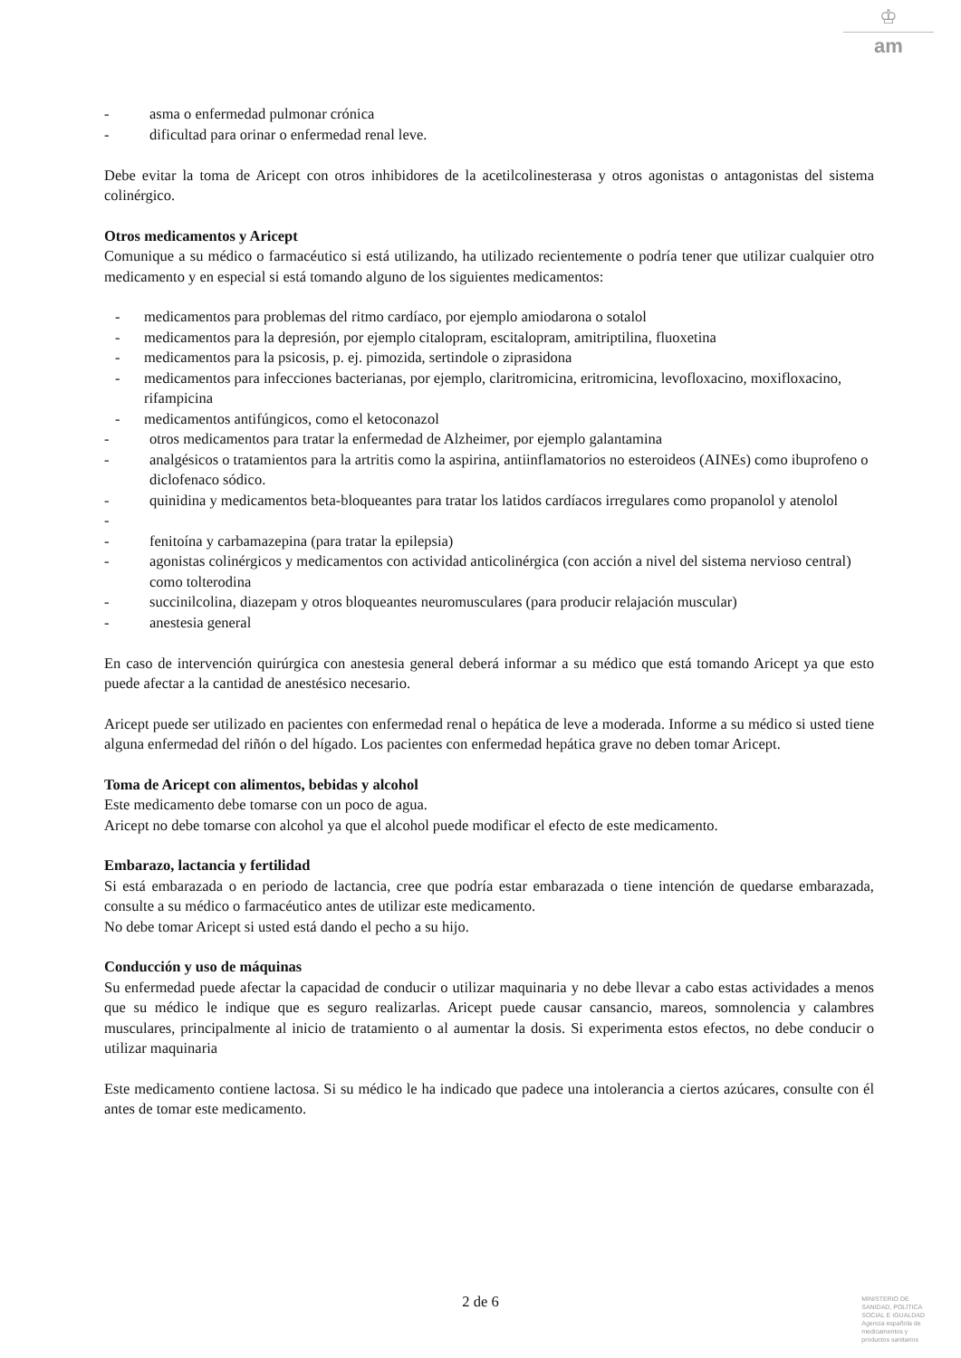♔
am
- asma o enfermedad pulmonar crónica
- dificultad para orinar o enfermedad renal leve.
Debe evitar la toma de Aricept con otros inhibidores de la acetilcolinesterasa y otros agonistas o antagonistas del sistema colinérgico.
Otros medicamentos y Aricept
Comunique a su médico o farmacéutico si está utilizando, ha utilizado recientemente o podría tener que utilizar cualquier otro medicamento y en especial si está tomando alguno de los siguientes medicamentos:
- medicamentos para problemas del ritmo cardíaco, por ejemplo amiodarona o sotalol
- medicamentos para la depresión, por ejemplo citalopram, escitalopram, amitriptilina, fluoxetina
- medicamentos para la psicosis, p. ej. pimozida, sertindole o ziprasidona
- medicamentos para infecciones bacterianas, por ejemplo, claritromicina, eritromicina, levofloxacino, moxifloxacino, rifampicina
- medicamentos antifúngicos, como el ketoconazol
- otros medicamentos para tratar la enfermedad de Alzheimer, por ejemplo galantamina
- analgésicos o tratamientos para la artritis como la aspirina, antiinflamatorios no esteroideos (AINEs) como ibuprofeno o diclofenaco sódico.
- quinidina y medicamentos beta-bloqueantes para tratar los latidos cardíacos irregulares como propanolol y atenolol
-
- fenitoína y carbamazepina (para tratar la epilepsia)
- agonistas colinérgicos y medicamentos con actividad anticolinérgica (con acción a nivel del sistema nervioso central) como tolterodina
- succinilcolina, diazepam y otros bloqueantes neuromusculares (para producir relajación muscular)
- anestesia general
En caso de intervención quirúrgica con anestesia general deberá informar a su médico que está tomando Aricept ya que esto puede afectar a la cantidad de anestésico necesario.
Aricept puede ser utilizado en pacientes con enfermedad renal o hepática de leve a moderada. Informe a su médico si usted tiene alguna enfermedad del riñón o del hígado. Los pacientes con enfermedad hepática grave no deben tomar Aricept.
Toma de Aricept con alimentos, bebidas y alcohol
Este medicamento debe tomarse con un poco de agua.
Aricept no debe tomarse con alcohol ya que el alcohol puede modificar el efecto de este medicamento.
Embarazo, lactancia y fertilidad
Si está embarazada o en periodo de lactancia, cree que podría estar embarazada o tiene intención de quedarse embarazada, consulte a su médico o farmacéutico antes de utilizar este medicamento.
No debe tomar Aricept si usted está dando el pecho a su hijo.
Conducción y uso de máquinas
Su enfermedad puede afectar la capacidad de conducir o utilizar maquinaria y no debe llevar a cabo estas actividades a menos que su médico le indique que es seguro realizarlas. Aricept puede causar cansancio, mareos, somnolencia y calambres musculares, principalmente al inicio de tratamiento o al aumentar la dosis. Si experimenta estos efectos, no debe conducir o utilizar maquinaria
Este medicamento contiene lactosa. Si su médico le ha indicado que padece una intolerancia a ciertos azúcares, consulte con él antes de tomar este medicamento.
2 de 6
MINISTERIO DE
SANIDAD, POLÍTICA
SOCIAL E IGUALDAD
Agencia española de
medicamentos y
productos sanitarios